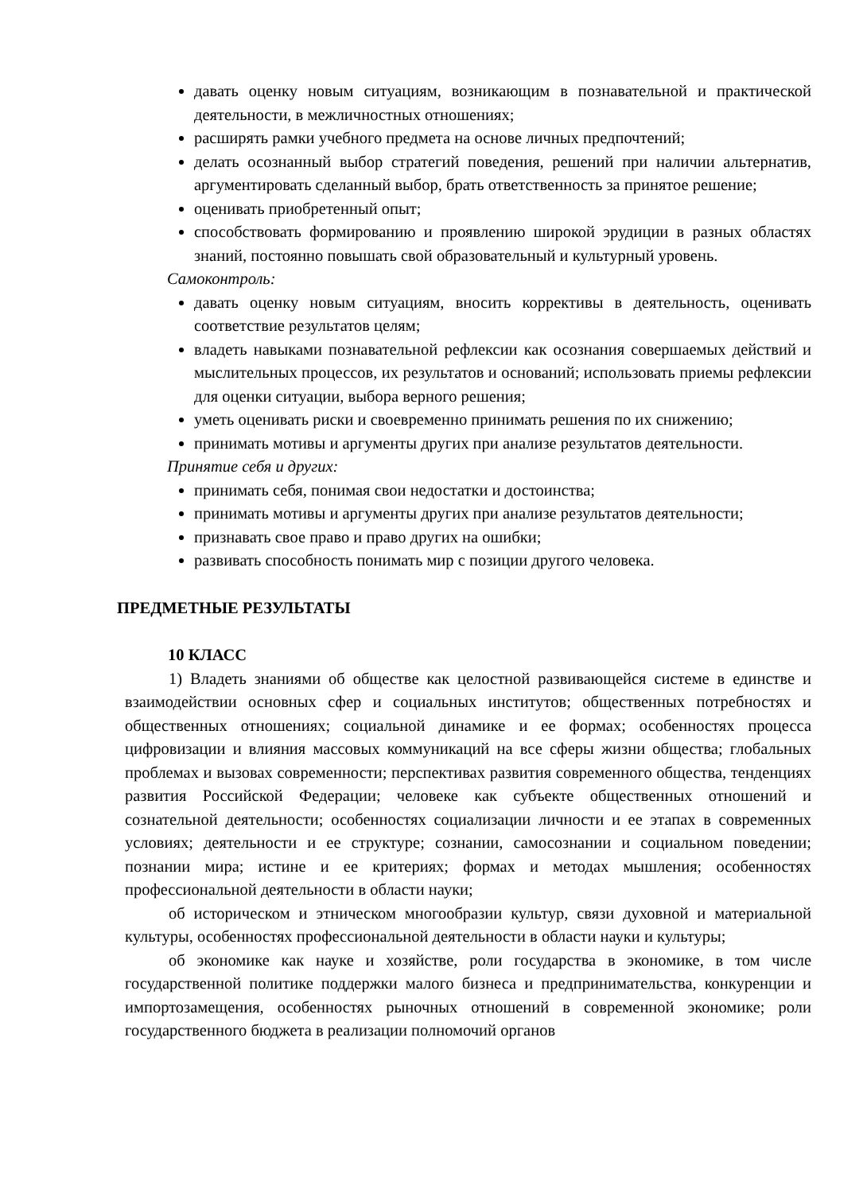давать оценку новым ситуациям, возникающим в познавательной и практической деятельности, в межличностных отношениях;
расширять рамки учебного предмета на основе личных предпочтений;
делать осознанный выбор стратегий поведения, решений при наличии альтернатив, аргументировать сделанный выбор, брать ответственность за принятое решение;
оценивать приобретенный опыт;
способствовать формированию и проявлению широкой эрудиции в разных областях знаний, постоянно повышать свой образовательный и культурный уровень.
Самоконтроль:
давать оценку новым ситуациям, вносить коррективы в деятельность, оценивать соответствие результатов целям;
владеть навыками познавательной рефлексии как осознания совершаемых действий и мыслительных процессов, их результатов и оснований; использовать приемы рефлексии для оценки ситуации, выбора верного решения;
уметь оценивать риски и своевременно принимать решения по их снижению;
принимать мотивы и аргументы других при анализе результатов деятельности.
Принятие себя и других:
принимать себя, понимая свои недостатки и достоинства;
принимать мотивы и аргументы других при анализе результатов деятельности;
признавать свое право и право других на ошибки;
развивать способность понимать мир с позиции другого человека.
ПРЕДМЕТНЫЕ РЕЗУЛЬТАТЫ
10 КЛАСС
1) Владеть знаниями об обществе как целостной развивающейся системе в единстве и взаимодействии основных сфер и социальных институтов; общественных потребностях и общественных отношениях; социальной динамике и ее формах; особенностях процесса цифровизации и влияния массовых коммуникаций на все сферы жизни общества; глобальных проблемах и вызовах современности; перспективах развития современного общества, тенденциях развития Российской Федерации; человеке как субъекте общественных отношений и сознательной деятельности; особенностях социализации личности и ее этапах в современных условиях; деятельности и ее структуре; сознании, самосознании и социальном поведении; познании мира; истине и ее критериях; формах и методах мышления; особенностях профессиональной деятельности в области науки;
об историческом и этническом многообразии культур, связи духовной и материальной культуры, особенностях профессиональной деятельности в области науки и культуры;
об экономике как науке и хозяйстве, роли государства в экономике, в том числе государственной политике поддержки малого бизнеса и предпринимательства, конкуренции и импортозамещения, особенностях рыночных отношений в современной экономике; роли государственного бюджета в реализации полномочий органов